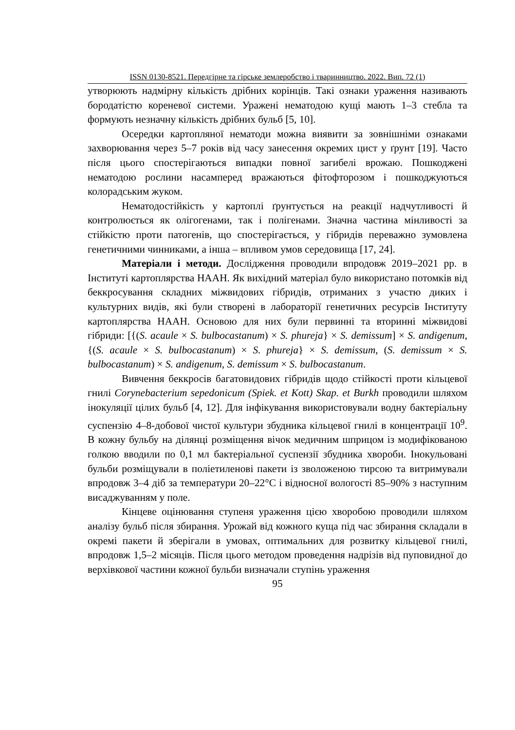ISSN 0130-8521. Передгірне та гірське землеробство і тваринництво. 2022. Вип. 72 (1)
утворюють надмірну кількість дрібних корінців. Такі ознаки ураження називають бородатістю кореневої системи. Уражені нематодою кущі мають 1–3 стебла та формують незначну кількість дрібних бульб [5, 10].
Осередки картопляної нематоди можна виявити за зовнішніми ознаками захворювання через 5–7 років від часу занесення окремих цист у ґрунт [19]. Часто після цього спостерігаються випадки повної загибелі врожаю. Пошкоджені нематодою рослини насамперед вражаються фітофторозом і пошкоджуються колорадським жуком.
Нематодостійкість у картоплі ґрунтується на реакції надчутливості й контролюється як олігогенами, так і полігенами. Значна частина мінливості за стійкістю проти патогенів, що спостерігається, у гібридів переважно зумовлена генетичними чинниками, а інша – впливом умов середовища [17, 24].
Матеріали і методи. Дослідження проводили впродовж 2019–2021 рр. в Інституті картоплярства НААН. Як вихідний матеріал було використано потомків від беккросування складних міжвидових гібридів, отриманих з участю диких і культурних видів, які були створені в лабораторії генетичних ресурсів Інституту картоплярства НААН. Основою для них були первинні та вторинні міжвидові гібриди: [{(S. acaule × S. bulbocastanum) × S. phureja} × S. demissum] × S. andigenum, {(S. acaule × S. bulbocastanum) × S. phureja} × S. demissum, (S. demissum × S. bulbocastanum) × S. andigenum, S. demissum × S. bulbocastanum.
Вивчення беккросів багатовидових гібридів щодо стійкості проти кільцевої гнилі Corynebacterium sepedonicum (Spiek. et Kott) Skap. et Burkh проводили шляхом інокуляції цілих бульб [4, 12]. Для інфікування використовували водну бактеріальну суспензію 4–8-добової чистої культури збудника кільцевої гнилі в концентрації 10<sup>9</sup>. В кожну бульбу на ділянці розміщення вічок медичним шприцом із модифікованою голкою вводили по 0,1 мл бактеріальної суспензії збудника хвороби. Інокульовані бульби розміщували в поліетиленові пакети із зволоженою тирсою та витримували впродовж 3–4 діб за температури 20–22°С і відносної вологості 85–90% з наступним висаджуванням у поле.
Кінцеве оцінювання ступеня ураження цією хворобою проводили шляхом аналізу бульб після збирання. Урожай від кожного куща під час збирання складали в окремі пакети й зберігали в умовах, оптимальних для розвитку кільцевої гнилі, впродовж 1,5–2 місяців. Після цього методом проведення надрізів від пуповидної до верхівкової частини кожної бульби визначали ступінь ураження
95